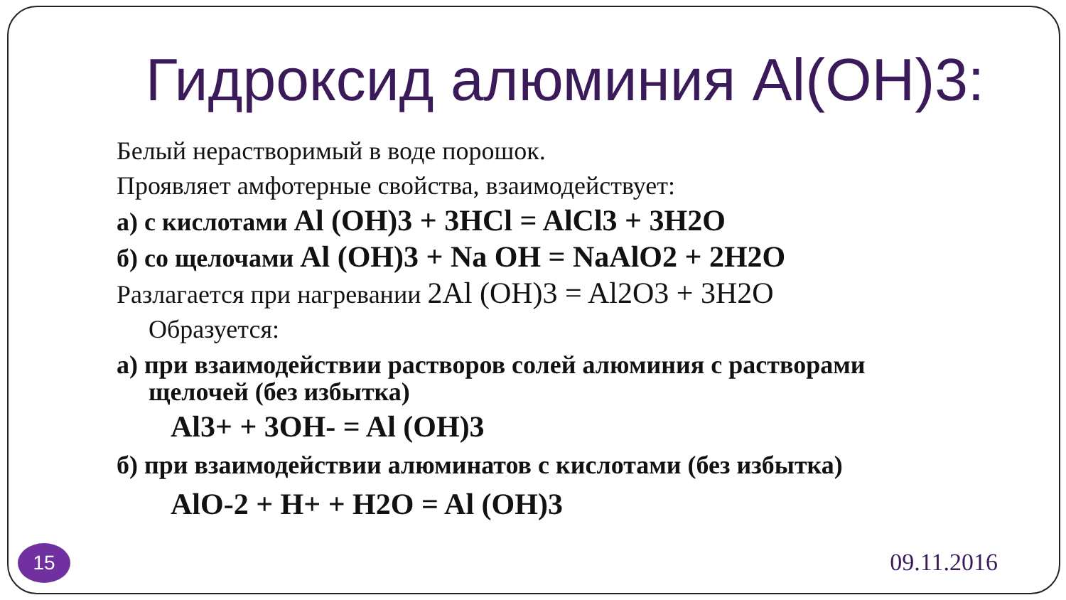Гидроксид алюминия Al(OH)3:
Белый нерастворимый в воде порошок.
Проявляет амфотерные свойства, взаимодействует:
а) с кислотами Al (OH)3 + 3HCl = AlCl3 + 3H2O
б) со щелочами Al (OH)3 + Na OH = NaAlO2 + 2H2O
Разлагается при нагревании 2Al (OH)3 = Al2O3 + 3H2O
Образуется:
а) при взаимодействии растворов солей алюминия с растворами
щелочей (без избытка)
Al3+ + 3OH- = Al (OH)3
б) при взаимодействии алюминатов с кислотами (без избытка)
AlO-2 + H+ + H2O = Al (OH)3
15 09.11.2016